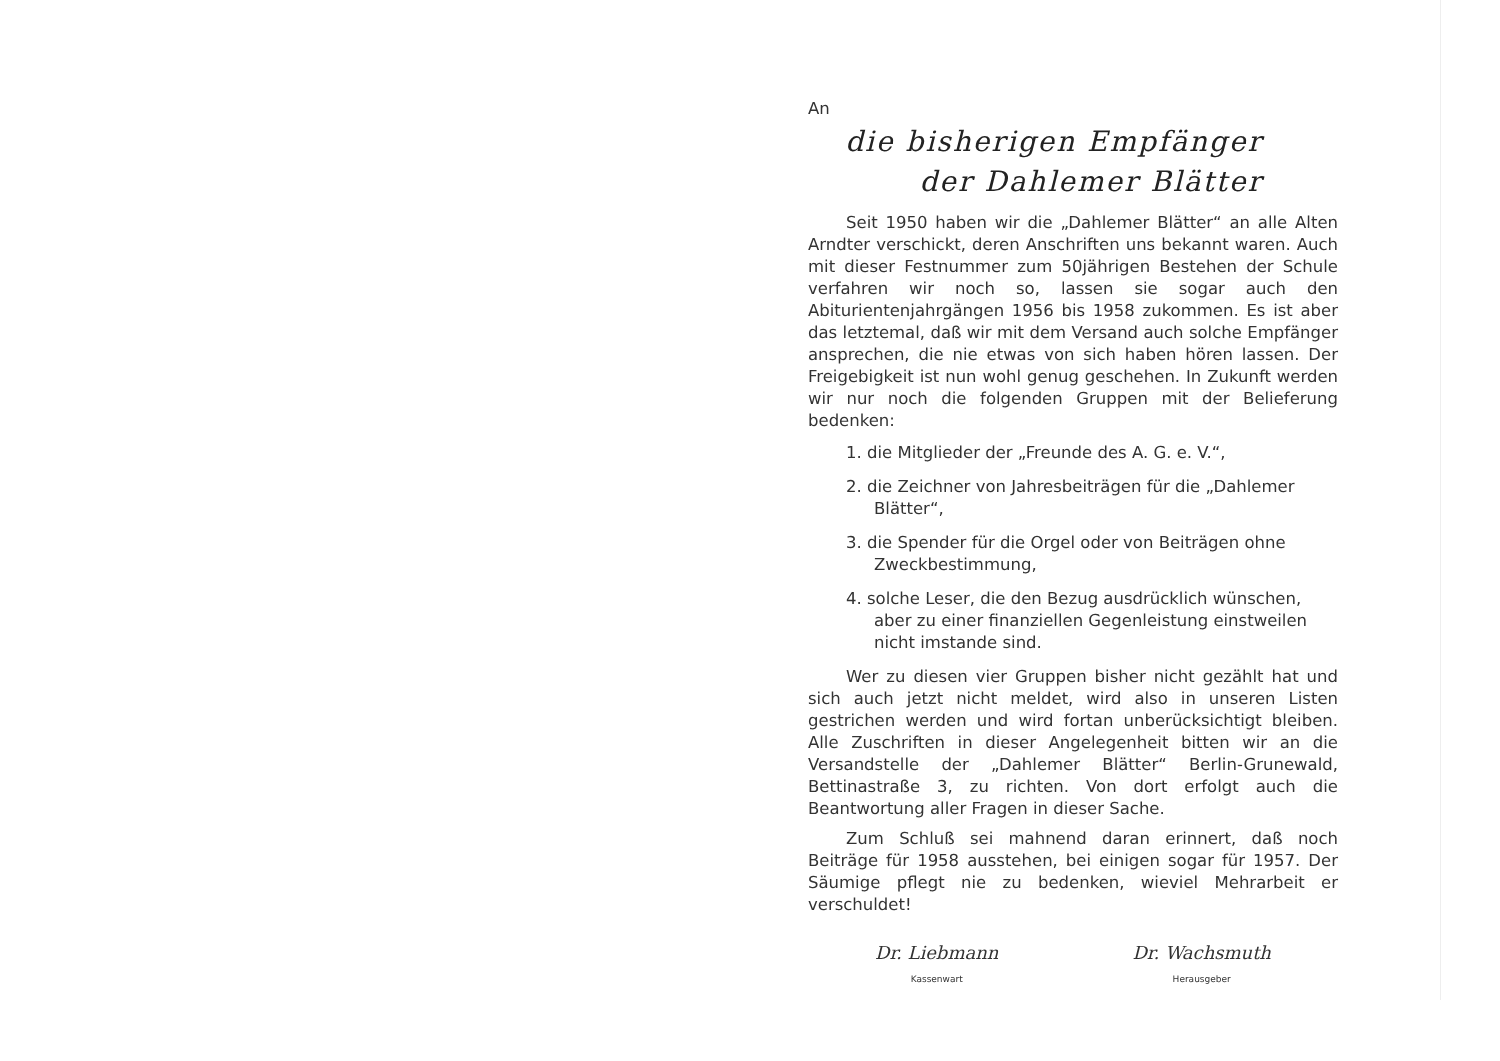An
die bisherigen Empfänger
der Dahlemer Blätter
Seit 1950 haben wir die „Dahlemer Blätter“ an alle Alten Arndter verschickt, deren Anschriften uns bekannt waren. Auch mit dieser Festnummer zum 50jährigen Bestehen der Schule verfahren wir noch so, lassen sie sogar auch den Abiturientenjahrgängen 1956 bis 1958 zukommen. Es ist aber das letztemal, daß wir mit dem Versand auch solche Empfänger ansprechen, die nie etwas von sich haben hören lassen. Der Freigebigkeit ist nun wohl genug geschehen. In Zukunft werden wir nur noch die folgenden Gruppen mit der Belieferung bedenken:
1. die Mitglieder der „Freunde des A. G. e. V.“,
2. die Zeichner von Jahresbeiträgen für die „Dahlemer Blätter“,
3. die Spender für die Orgel oder von Beiträgen ohne Zweckbestimmung,
4. solche Leser, die den Bezug ausdrücklich wünschen, aber zu einer finanziellen Gegenleistung einstweilen nicht imstande sind.
Wer zu diesen vier Gruppen bisher nicht gezählt hat und sich auch jetzt nicht meldet, wird also in unseren Listen gestrichen werden und wird fortan unberücksichtigt bleiben. Alle Zuschriften in dieser Angelegenheit bitten wir an die Versandstelle der „Dahlemer Blätter“ Berlin-Grunewald, Bettinastraße 3, zu richten. Von dort erfolgt auch die Beantwortung aller Fragen in dieser Sache.
Zum Schluß sei mahnend daran erinnert, daß noch Beiträge für 1958 ausstehen, bei einigen sogar für 1957. Der Säumige pflegt nie zu bedenken, wieviel Mehrarbeit er verschuldet!
Dr. Liebmann
Kassenwart
Dr. Wachsmuth
Herausgeber